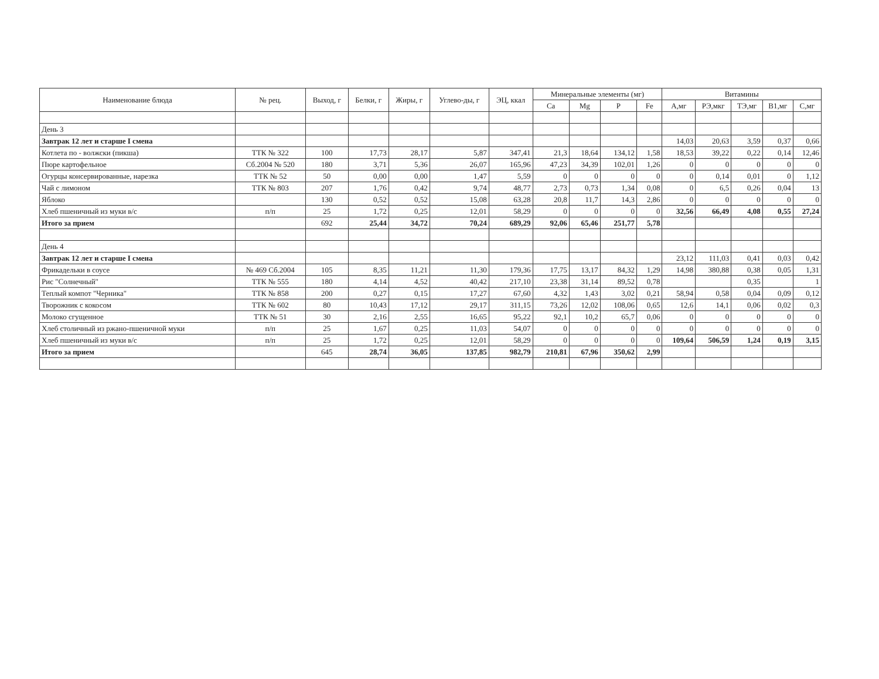| Наименование блюда | № рец. | Выход, г | Белки, г | Жиры, г | Углево-ды, г | ЭЦ, ккал | Минеральные элементы (мг) | | | | Витамины | | | | |
| --- | --- | --- | --- | --- | --- | --- | --- | --- | --- | --- | --- | --- | --- | --- | --- |
| | | | | | | | Ca | Mg | P | Fe | А,мг | РЭ,мкг | ТЭ,мг | В1,мг | С,мг |
| День 3 | | | | | | | | | | | | | | | |
| Завтрак 12 лет и старше I смена | | | | | | | | | | | 14,03 | 20,63 | 3,59 | 0,37 | 0,66 |
| Котлета по - волжски (пикша) | ТТК № 322 | 100 | 17,73 | 28,17 | 5,87 | 347,41 | 21,3 | 18,64 | 134,12 | 1,58 | 18,53 | 39,22 | 0,22 | 0,14 | 12,46 |
| Пюре картофельное | Сб.2004 № 520 | 180 | 3,71 | 5,36 | 26,07 | 165,96 | 47,23 | 34,39 | 102,01 | 1,26 | 0 | 0 | 0 | 0 | 0 |
| Огурцы консервированные, нарезка | ТТК № 52 | 50 | 0,00 | 0,00 | 1,47 | 5,59 | 0 | 0 | 0 | 0 | 0 | 0,14 | 0,01 | 0 | 1,12 |
| Чай с лимоном | ТТК № 803 | 207 | 1,76 | 0,42 | 9,74 | 48,77 | 2,73 | 0,73 | 1,34 | 0,08 | 0 | 6,5 | 0,26 | 0,04 | 13 |
| Яблоко | | 130 | 0,52 | 0,52 | 15,08 | 63,28 | 20,8 | 11,7 | 14,3 | 2,86 | 0 | 0 | 0 | 0 | 0 |
| Хлеб пшеничный из муки в/с | п/п | 25 | 1,72 | 0,25 | 12,01 | 58,29 | 0 | 0 | 0 | 0 | 32,56 | 66,49 | 4,08 | 0,55 | 27,24 |
| Итого за прием | | 692 | 25,44 | 34,72 | 70,24 | 689,29 | 92,06 | 65,46 | 251,77 | 5,78 | | | | | |
| День 4 | | | | | | | | | | | | | | | |
| Завтрак 12 лет и старше I смена | | | | | | | | | | | 23,12 | 111,03 | 0,41 | 0,03 | 0,42 |
| Фрикадельки в соусе | № 469 Сб.2004 | 105 | 8,35 | 11,21 | 11,30 | 179,36 | 17,75 | 13,17 | 84,32 | 1,29 | 14,98 | 380,88 | 0,38 | 0,05 | 1,31 |
| Рис "Солнечный" | ТТК № 555 | 180 | 4,14 | 4,52 | 40,42 | 217,10 | 23,38 | 31,14 | 89,52 | 0,78 | | | 0,35 | | 1 |
| Теплый компот "Черника" | ТТК № 858 | 200 | 0,27 | 0,15 | 17,27 | 67,60 | 4,32 | 1,43 | 3,02 | 0,21 | 58,94 | 0,58 | 0,04 | 0,09 | 0,12 |
| Творожник с кокосом | ТТК № 602 | 80 | 10,43 | 17,12 | 29,17 | 311,15 | 73,26 | 12,02 | 108,06 | 0,65 | 12,6 | 14,1 | 0,06 | 0,02 | 0,3 |
| Молоко сгущенное | ТТК № 51 | 30 | 2,16 | 2,55 | 16,65 | 95,22 | 92,1 | 10,2 | 65,7 | 0,06 | 0 | 0 | 0 | 0 | 0 |
| Хлеб столичный из ржано-пшеничной муки | п/п | 25 | 1,67 | 0,25 | 11,03 | 54,07 | 0 | 0 | 0 | 0 | 0 | 0 | 0 | 0 | 0 |
| Хлеб пшеничный из муки в/с | п/п | 25 | 1,72 | 0,25 | 12,01 | 58,29 | 0 | 0 | 0 | 0 | 109,64 | 506,59 | 1,24 | 0,19 | 3,15 |
| Итого за прием | | 645 | 28,74 | 36,05 | 137,85 | 982,79 | 210,81 | 67,96 | 350,62 | 2,99 | | | | | |